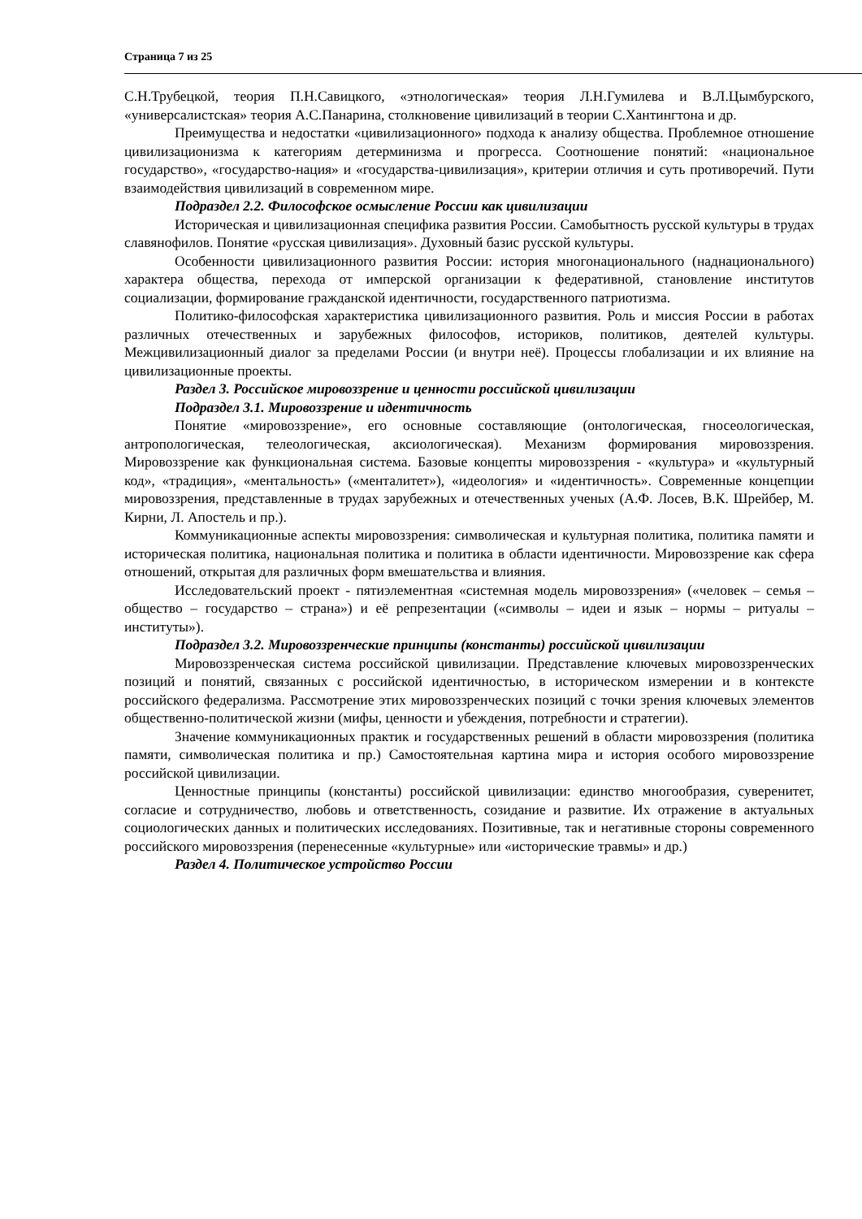Страница 7 из 25
С.Н.Трубецкой, теория П.Н.Савицкого, «этнологическая» теория Л.Н.Гумилева и В.Л.Цымбурского, «универсалистская» теория А.С.Панарина, столкновение цивилизаций в теории С.Хантингтона и др.
Преимущества и недостатки «цивилизационного» подхода к анализу общества. Проблемное отношение цивилизационизма к категориям детерминизма и прогресса. Соотношение понятий: «национальное государство», «государство-нация» и «государства-цивилизация», критерии отличия и суть противоречий. Пути взаимодействия цивилизаций в современном мире.
Подраздел 2.2. Философское осмысление России как цивилизации
Историческая и цивилизационная специфика развития России. Самобытность русской культуры в трудах славянофилов. Понятие «русская цивилизация». Духовный базис русской культуры.
Особенности цивилизационного развития России: история многонационального (наднационального) характера общества, перехода от имперской организации к федеративной, становление институтов социализации, формирование гражданской идентичности, государственного патриотизма.
Политико-философская характеристика цивилизационного развития. Роль и миссия России в работах различных отечественных и зарубежных философов, историков, политиков, деятелей культуры. Межцивилизационный диалог за пределами России (и внутри неё). Процессы глобализации и их влияние на цивилизационные проекты.
Раздел 3. Российское мировоззрение и ценности российской цивилизации
Подраздел 3.1. Мировоззрение и идентичность
Понятие «мировоззрение», его основные составляющие (онтологическая, гносеологическая, антропологическая, телеологическая, аксиологическая). Механизм формирования мировоззрения. Мировоззрение как функциональная система. Базовые концепты мировоззрения - «культура» и «культурный код», «традиция», «ментальность» («менталитет»), «идеология» и «идентичность». Современные концепции мировоззрения, представленные в трудах зарубежных и отечественных ученых (А.Ф. Лосев, В.К. Шрейбер, М. Кирни, Л. Апостель и пр.).
Коммуникационные аспекты мировоззрения: символическая и культурная политика, политика памяти и историческая политика, национальная политика и политика в области идентичности. Мировоззрение как сфера отношений, открытая для различных форм вмешательства и влияния.
Исследовательский проект - пятиэлементная «системная модель мировоззрения» («человек – семья – общество – государство – страна») и её репрезентации («символы – идеи и язык – нормы – ритуалы – институты»).
Подраздел 3.2. Мировоззренческие принципы (константы) российской цивилизации
Мировоззренческая система российской цивилизации. Представление ключевых мировоззренческих позиций и понятий, связанных с российской идентичностью, в историческом измерении и в контексте российского федерализма. Рассмотрение этих мировоззренческих позиций с точки зрения ключевых элементов общественно-политической жизни (мифы, ценности и убеждения, потребности и стратегии).
Значение коммуникационных практик и государственных решений в области мировоззрения (политика памяти, символическая политика и пр.) Самостоятельная картина мира и история особого мировоззрение российской цивилизации.
Ценностные принципы (константы) российской цивилизации: единство многообразия, суверенитет, согласие и сотрудничество, любовь и ответственность, созидание и развитие. Их отражение в актуальных социологических данных и политических исследованиях. Позитивные, так и негативные стороны современного российского мировоззрения (перенесенные «культурные» или «исторические травмы» и др.)
Раздел 4. Политическое устройство России